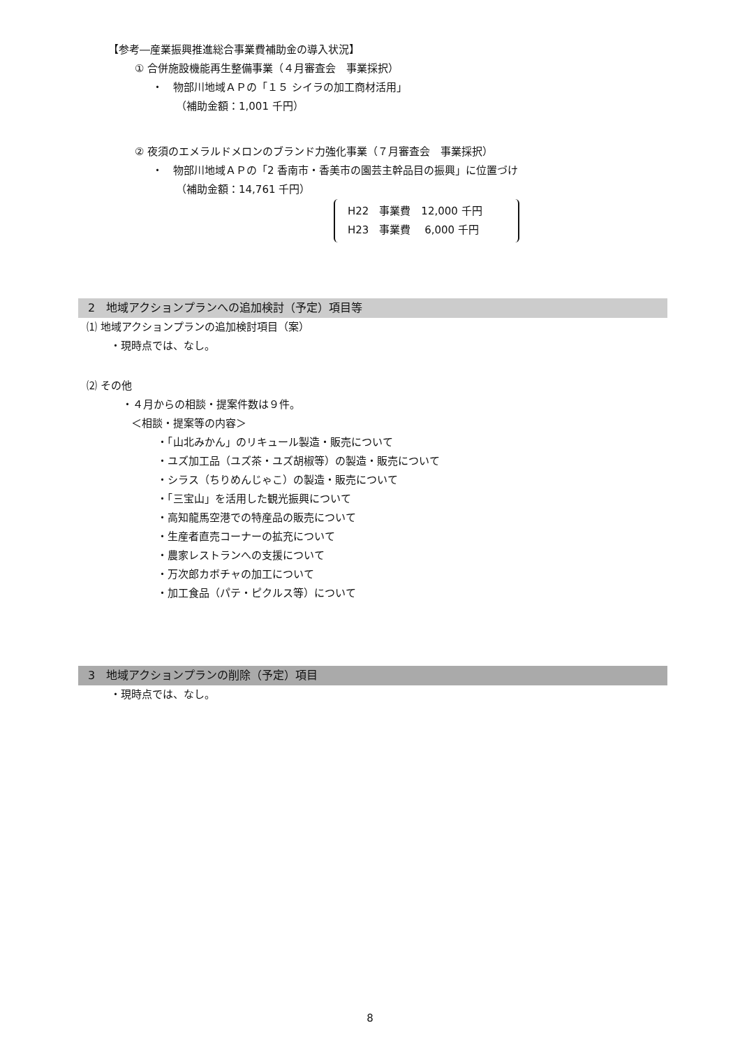【参考―産業振興推進総合事業費補助金の導入状況】
① 合併施設機能再生整備事業（４月審査会　事業採択）
・　物部川地域ＡＰの「１５ シイラの加工商材活用」
（補助金額：1,001 千円）
② 夜須のエメラルドメロンのブランド力強化事業（７月審査会　事業採択）
・　物部川地域ＡＰの「2 香南市・香美市の園芸主幹品目の振興」に位置づけ
（補助金額：14,761 千円）
H22　事業費　12,000 千円
H23　事業費　 6,000 千円
2　地域アクションプランへの追加検討（予定）項目等
⑴ 地域アクションプランの追加検討項目（案）
・現時点では、なし。
⑵ その他
・４月からの相談・提案件数は９件。
＜相談・提案等の内容＞
・「山北みかん」のリキュール製造・販売について
・ユズ加工品（ユズ茶・ユズ胡椒等）の製造・販売について
・シラス（ちりめんじゃこ）の製造・販売について
・「三宝山」を活用した観光振興について
・高知龍馬空港での特産品の販売について
・生産者直売コーナーの拡充について
・農家レストランへの支援について
・万次郎カボチャの加工について
・加工食品（パテ・ピクルス等）について
3　地域アクションプランの削除（予定）項目
・現時点では、なし。
8